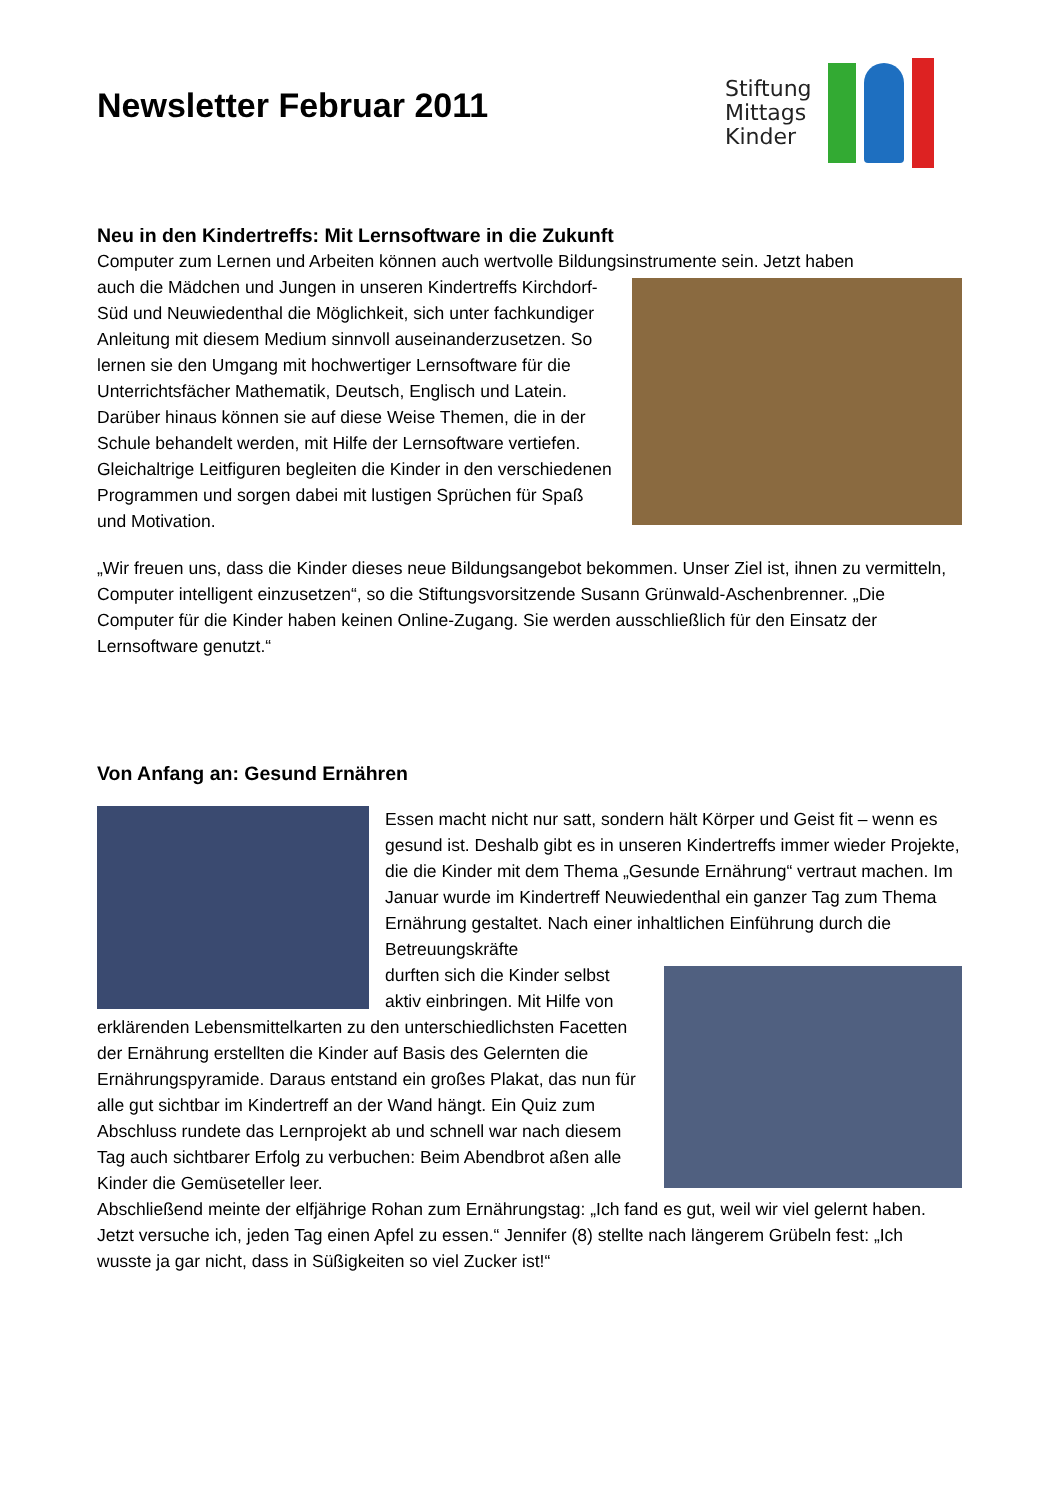Newsletter Februar 2011
Stiftung
Mittags
Kinder
Neu in den Kindertreffs: Mit Lernsoftware in die Zukunft
Computer zum Lernen und Arbeiten können auch wertvolle Bildungsinstrumente sein. Jetzt haben
auch die Mädchen und Jungen in unseren Kindertreffs Kirchdorf-Süd und Neuwiedenthal die Möglichkeit, sich unter fachkundiger Anleitung mit diesem Medium sinnvoll auseinanderzusetzen. So lernen sie den Umgang mit hochwertiger Lernsoftware für die Unterrichtsfächer Mathematik, Deutsch, Englisch und Latein. Darüber hinaus können sie auf diese Weise Themen, die in der Schule behandelt werden, mit Hilfe der Lernsoftware vertiefen. Gleichaltrige Leitfiguren begleiten die Kinder in den verschiedenen Programmen und sorgen dabei mit lustigen Sprüchen für Spaß und Motivation.
„Wir freuen uns, dass die Kinder dieses neue Bildungsangebot bekommen. Unser Ziel ist, ihnen zu vermitteln, Computer intelligent einzusetzen“, so die Stiftungsvorsitzende Susann Grünwald-Aschenbrenner. „Die Computer für die Kinder haben keinen Online-Zugang. Sie werden ausschließlich für den Einsatz der Lernsoftware genutzt.“
Von Anfang an: Gesund Ernähren
Essen macht nicht nur satt, sondern hält Körper und Geist fit – wenn es gesund ist. Deshalb gibt es in unseren Kindertreffs immer wieder Projekte, die die Kinder mit dem Thema „Gesunde Ernährung“ vertraut machen. Im Januar wurde im Kindertreff Neuwiedenthal ein ganzer Tag zum Thema Ernährung gestaltet. Nach einer inhaltlichen Einführung durch die Betreuungskräfte
durften sich die Kinder selbst aktiv einbringen. Mit Hilfe von erklärenden Lebensmittelkarten zu den unterschiedlichsten Facetten der Ernährung erstellten die Kinder auf Basis des Gelernten die Ernährungspyramide. Daraus entstand ein großes Plakat, das nun für alle gut sichtbar im Kindertreff an der Wand hängt. Ein Quiz zum Abschluss rundete das Lernprojekt ab und schnell war nach diesem Tag auch sichtbarer Erfolg zu verbuchen: Beim Abendbrot aßen alle Kinder die Gemüseteller leer.
Abschließend meinte der elfjährige Rohan zum Ernährungstag: „Ich fand es gut, weil wir viel gelernt haben. Jetzt versuche ich, jeden Tag einen Apfel zu essen.“ Jennifer (8) stellte nach längerem Grübeln fest: „Ich wusste ja gar nicht, dass in Süßigkeiten so viel Zucker ist!“